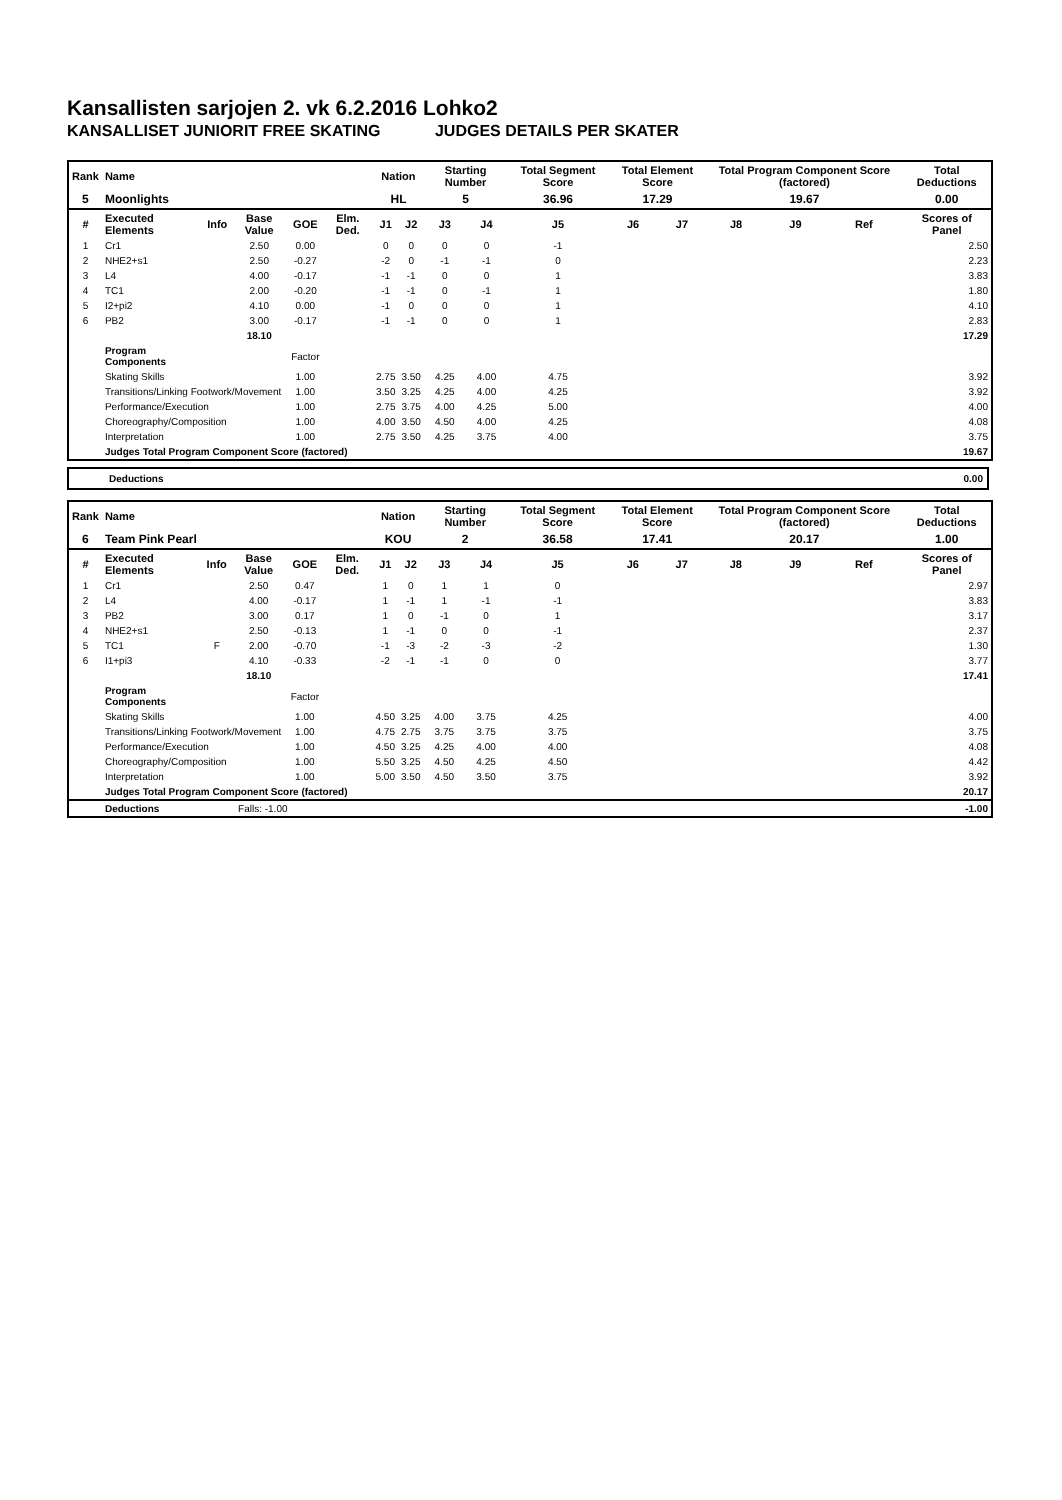Kansallisten sarjojen 2. vk 6.2.2016 Lohko2
KANSALLISET JUNIORIT FREE SKATING JUDGES DETAILS PER SKATER
| Rank | Name | | | | | Nation | | Starting Number | | Total Segment Score | Total Element Score | | Total Program Component Score (factored) | | | Total Deductions |
| --- | --- | --- | --- | --- | --- | --- | --- | --- | --- | --- | --- | --- | --- | --- | --- | --- |
| 5 | Moonlights | | | | | HL | | 5 | | 36.96 | 17.29 | | 19.67 | | | 0.00 |
| # | Executed Elements | Info | Base Value | GOE | Elm. Ded. | J1 | J2 | J3 | J4 | J5 | J6 | J7 | J8 | J9 | Ref | Scores of Panel |
| 1 | Cr1 | | 2.50 | 0.00 | | 0 | 0 | 0 | 0 | -1 | | | | | | 2.50 |
| 2 | NHE2+s1 | | 2.50 | -0.27 | | -2 | 0 | -1 | -1 | 0 | | | | | | 2.23 |
| 3 | L4 | | 4.00 | -0.17 | | -1 | -1 | 0 | 0 | 1 | | | | | | 3.83 |
| 4 | TC1 | | 2.00 | -0.20 | | -1 | -1 | 0 | -1 | 1 | | | | | | 1.80 |
| 5 | I2+pi2 | | 4.10 | 0.00 | | -1 | 0 | 0 | 0 | 1 | | | | | | 4.10 |
| 6 | PB2 | | 3.00 | -0.17 | | -1 | -1 | 0 | 0 | 1 | | | | | | 2.83 |
| | | | 18.10 | | | | | | | | | | | | | 17.29 |
| | Program Components | | | Factor | | | | | | | | | | | | |
| | Skating Skills | | | 1.00 | | 2.75 | 3.50 | 4.25 | 4.00 | 4.75 | | | | | | 3.92 |
| | Transitions/Linking Footwork/Movement | | | 1.00 | | 3.50 | 3.25 | 4.25 | 4.00 | 4.25 | | | | | | 3.92 |
| | Performance/Execution | | | 1.00 | | 2.75 | 3.75 | 4.00 | 4.25 | 5.00 | | | | | | 4.00 |
| | Choreography/Composition | | | 1.00 | | 4.00 | 3.50 | 4.50 | 4.00 | 4.25 | | | | | | 4.08 |
| | Interpretation | | | 1.00 | | 2.75 | 3.50 | 4.25 | 3.75 | 4.00 | | | | | | 3.75 |
| | Judges Total Program Component Score (factored) | | | | | | | | | | | | | | | 19.67 |
Deductions 0.00
| Rank | Name | | | | | Nation | | Starting Number | | Total Segment Score | Total Element Score | | Total Program Component Score (factored) | | | Total Deductions |
| --- | --- | --- | --- | --- | --- | --- | --- | --- | --- | --- | --- | --- | --- | --- | --- | --- |
| 6 | Team Pink Pearl | | | | | KOU | | 2 | | 36.58 | 17.41 | | 20.17 | | | 1.00 |
| # | Executed Elements | Info | Base Value | GOE | Elm. Ded. | J1 | J2 | J3 | J4 | J5 | J6 | J7 | J8 | J9 | Ref | Scores of Panel |
| 1 | Cr1 | | 2.50 | 0.47 | | 1 | 0 | 1 | 1 | 0 | | | | | | 2.97 |
| 2 | L4 | | 4.00 | -0.17 | | 1 | -1 | 1 | -1 | -1 | | | | | | 3.83 |
| 3 | PB2 | | 3.00 | 0.17 | | 1 | 0 | -1 | 0 | 1 | | | | | | 3.17 |
| 4 | NHE2+s1 | | 2.50 | -0.13 | | 1 | -1 | 0 | 0 | -1 | | | | | | 2.37 |
| 5 | TC1 | F | 2.00 | -0.70 | | -1 | -3 | -2 | -3 | -2 | | | | | | 1.30 |
| 6 | I1+pi3 | | 4.10 | -0.33 | | -2 | -1 | -1 | 0 | 0 | | | | | | 3.77 |
| | | | 18.10 | | | | | | | | | | | | | 17.41 |
| | Program Components | | | Factor | | | | | | | | | | | | |
| | Skating Skills | | | 1.00 | | 4.50 | 3.25 | 4.00 | 3.75 | 4.25 | | | | | | 4.00 |
| | Transitions/Linking Footwork/Movement | | | 1.00 | | 4.75 | 2.75 | 3.75 | 3.75 | 3.75 | | | | | | 3.75 |
| | Performance/Execution | | | 1.00 | | 4.50 | 3.25 | 4.25 | 4.00 | 4.00 | | | | | | 4.08 |
| | Choreography/Composition | | | 1.00 | | 5.50 | 3.25 | 4.50 | 4.25 | 4.50 | | | | | | 4.42 |
| | Interpretation | | | 1.00 | | 5.00 | 3.50 | 4.50 | 3.50 | 3.75 | | | | | | 3.92 |
| | Judges Total Program Component Score (factored) | | | | | | | | | | | | | | | 20.17 |
| | Deductions | Falls: -1.00 | | | | | | | | | | | | | | -1.00 |